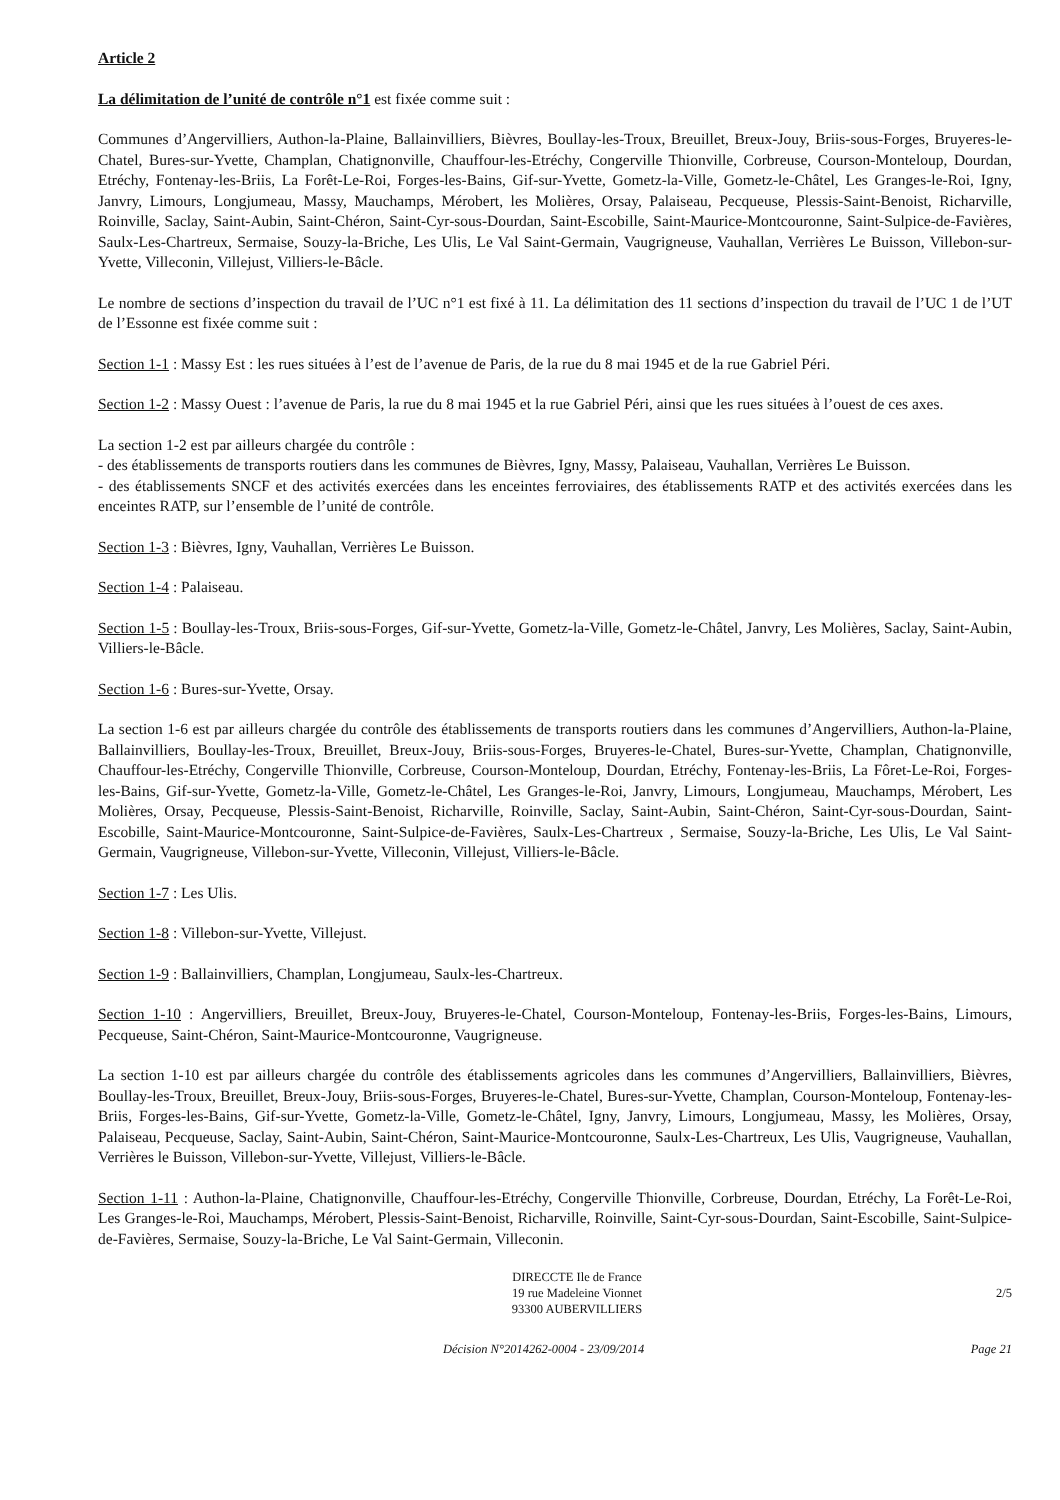Article 2
La délimitation de l’unité de contrôle n°1 est fixée comme suit :
Communes d’Angervilliers, Authon-la-Plaine, Ballainvilliers, Bièvres, Boullay-les-Troux, Breuillet, Breux-Jouy, Briis-sous-Forges, Bruyeres-le-Chatel, Bures-sur-Yvette, Champlan, Chatignonville, Chauffour-les-Etréchy, Congerville Thionville, Corbreuse, Courson-Monteloup, Dourdan, Etréchy, Fontenay-les-Briis, La Forêt-Le-Roi, Forges-les-Bains, Gif-sur-Yvette, Gometz-la-Ville, Gometz-le-Châtel, Les Granges-le-Roi, Igny, Janvry, Limours, Longjumeau, Massy, Mauchamps, Mérobert, les Molières, Orsay, Palaiseau, Pecqueuse, Plessis-Saint-Benoist, Richarville, Roinville, Saclay, Saint-Aubin, Saint-Chéron, Saint-Cyr-sous-Dourdan, Saint-Escobille, Saint-Maurice-Montcouronne, Saint-Sulpice-de-Favières, Saulx-Les-Chartreux, Sermaise, Souzy-la-Briche, Les Ulis, Le Val Saint-Germain, Vaugrigneuse, Vauhallan, Verrières Le Buisson, Villebon-sur-Yvette, Villeconin, Villejust, Villiers-le-Bâcle.
Le nombre de sections d’inspection du travail de l’UC n°1 est fixé à 11. La délimitation des 11 sections d’inspection du travail de l’UC 1 de l’UT de l’Essonne est fixée comme suit :
Section 1-1 : Massy Est : les rues situées à l’est de l’avenue de Paris, de la rue du 8 mai 1945 et de la rue Gabriel Péri.
Section 1-2 : Massy Ouest : l’avenue de Paris, la rue du 8 mai 1945 et la rue Gabriel Péri, ainsi que les rues situées à l’ouest de ces axes.
La section 1-2 est par ailleurs chargée du contrôle :
- des établissements de transports routiers dans les communes de Bièvres, Igny, Massy, Palaiseau, Vauhallan, Verrières Le Buisson.
- des établissements SNCF et des activités exercées dans les enceintes ferroviaires, des établissements RATP et des activités exercées dans les enceintes RATP, sur l’ensemble de l’unité de contrôle.
Section 1-3 : Bièvres, Igny, Vauhallan, Verrières Le Buisson.
Section 1-4 : Palaiseau.
Section 1-5 : Boullay-les-Troux, Briis-sous-Forges, Gif-sur-Yvette, Gometz-la-Ville, Gometz-le-Châtel, Janvry, Les Molières, Saclay, Saint-Aubin, Villiers-le-Bâcle.
Section 1-6 : Bures-sur-Yvette, Orsay.
La section 1-6 est par ailleurs chargée du contrôle des établissements de transports routiers dans les communes d’Angervilliers, Authon-la-Plaine, Ballainvilliers, Boullay-les-Troux, Breuillet, Breux-Jouy, Briis-sous-Forges, Bruyeres-le-Chatel, Bures-sur-Yvette, Champlan, Chatignonville, Chauffour-les-Etréchy, Congerville Thionville, Corbreuse, Courson-Monteloup, Dourdan, Etréchy, Fontenay-les-Briis, La Fôret-Le-Roi, Forges-les-Bains, Gif-sur-Yvette, Gometz-la-Ville, Gometz-le-Châtel, Les Granges-le-Roi, Janvry, Limours, Longjumeau, Mauchamps, Mérobert, Les Molières, Orsay, Pecqueuse, Plessis-Saint-Benoist, Richarville, Roinville, Saclay, Saint-Aubin, Saint-Chéron, Saint-Cyr-sous-Dourdan, Saint-Escobille, Saint-Maurice-Montcouronne, Saint-Sulpice-de-Favières, Saulx-Les-Chartreux , Sermaise, Souzy-la-Briche, Les Ulis, Le Val Saint-Germain, Vaugrigneuse, Villebon-sur-Yvette, Villeconin, Villejust, Villiers-le-Bâcle.
Section 1-7 : Les Ulis.
Section 1-8 : Villebon-sur-Yvette, Villejust.
Section 1-9 : Ballainvilliers, Champlan, Longjumeau, Saulx-les-Chartreux.
Section 1-10 : Angervilliers, Breuillet, Breux-Jouy, Bruyeres-le-Chatel, Courson-Monteloup, Fontenay-les-Briis, Forges-les-Bains, Limours, Pecqueuse, Saint-Chéron, Saint-Maurice-Montcouronne, Vaugrigneuse.
La section 1-10 est par ailleurs chargée du contrôle des établissements agricoles dans les communes d’Angervilliers, Ballainvilliers, Bièvres, Boullay-les-Troux, Breuillet, Breux-Jouy, Briis-sous-Forges, Bruyeres-le-Chatel, Bures-sur-Yvette, Champlan, Courson-Monteloup, Fontenay-les-Briis, Forges-les-Bains, Gif-sur-Yvette, Gometz-la-Ville, Gometz-le-Châtel, Igny, Janvry, Limours, Longjumeau, Massy, les Molières, Orsay, Palaiseau, Pecqueuse, Saclay, Saint-Aubin, Saint-Chéron, Saint-Maurice-Montcouronne, Saulx-Les-Chartreux, Les Ulis, Vaugrigneuse, Vauhallan, Verrières le Buisson, Villebon-sur-Yvette, Villejust, Villiers-le-Bâcle.
Section 1-11 : Authon-la-Plaine, Chatignonville, Chauffour-les-Etréchy, Congerville Thionville, Corbreuse, Dourdan, Etréchy, La Forêt-Le-Roi, Les Granges-le-Roi, Mauchamps, Mérobert, Plessis-Saint-Benoist, Richarville, Roinville, Saint-Cyr-sous-Dourdan, Saint-Escobille, Saint-Sulpice-de-Favières, Sermaise, Souzy-la-Briche, Le Val Saint-Germain, Villeconin.
DIRECCTE Ile de France
19 rue Madeleine Vionnet
93300 AUBERVILLIERS
2/5
Décision N°2014262-0004 - 23/09/2014 Page 21